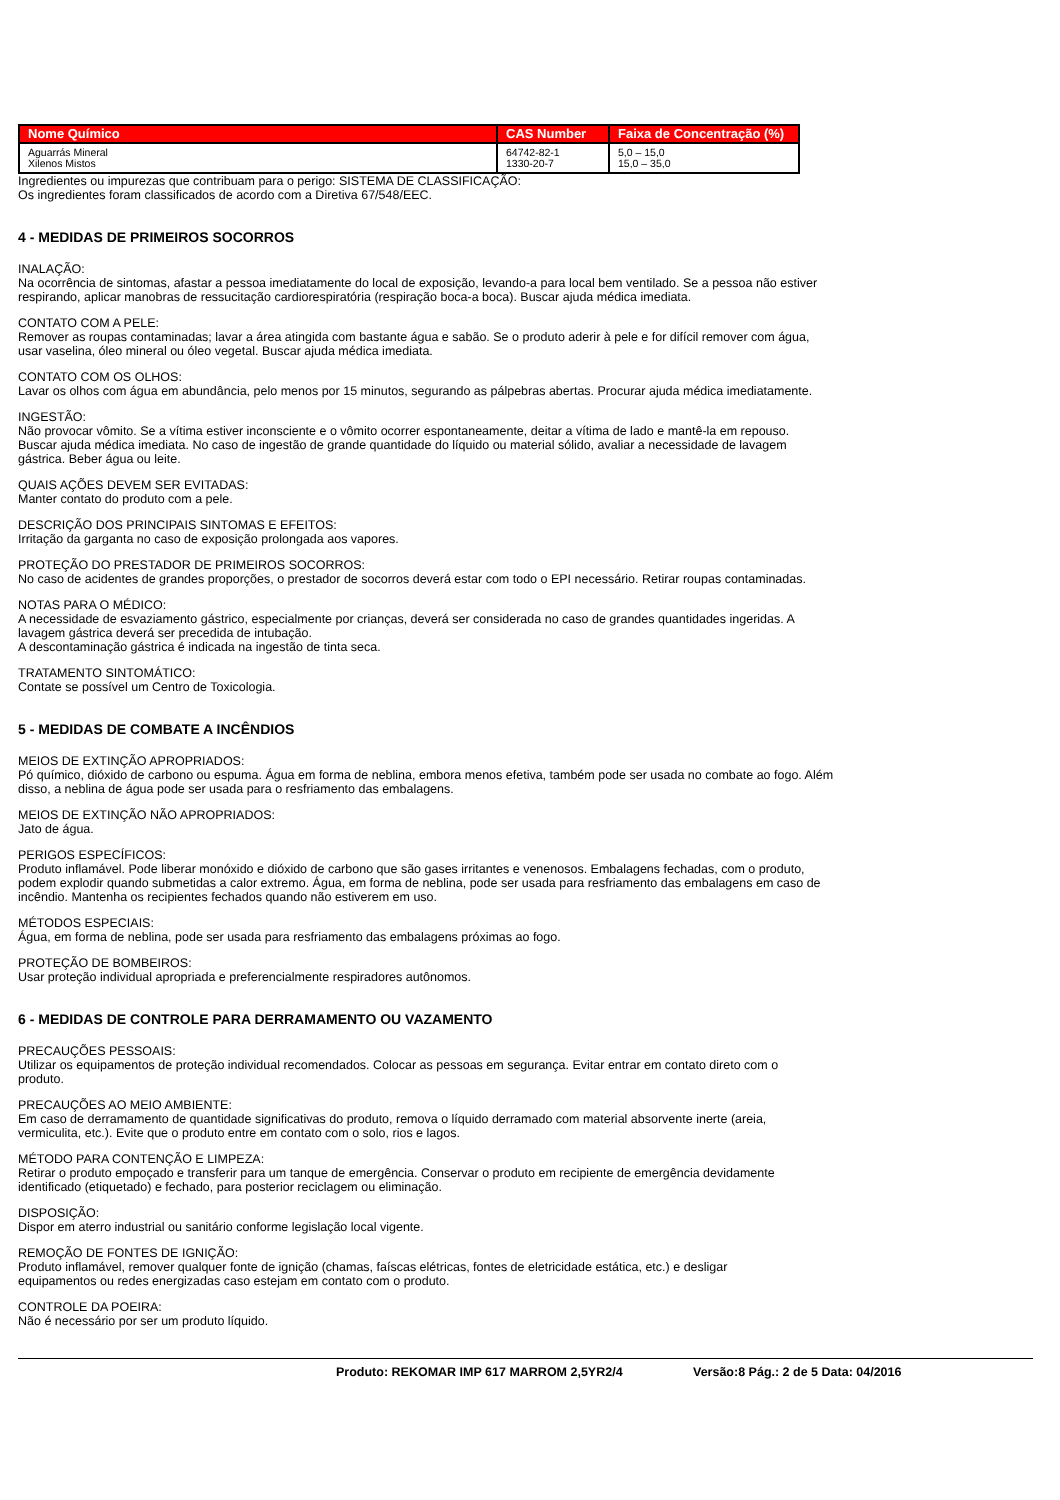| Nome Químico | CAS Number | Faixa de Concentração (%) |
| --- | --- | --- |
| Aguarrás Mineral Xilenos Mistos | 64742-82-1 1330-20-7 | 5,0 – 15,0 15,0 – 35,0 |
Ingredientes ou impurezas que contribuam para o perigo: SISTEMA DE CLASSIFICAÇÃO:
Os ingredientes foram classificados de acordo com a Diretiva 67/548/EEC.
4 - MEDIDAS DE PRIMEIROS SOCORROS
INALAÇÃO:
Na ocorrência de sintomas, afastar a pessoa imediatamente do local de exposição, levando-a para local bem ventilado. Se a pessoa não estiver
respirando, aplicar manobras de ressucitação cardiorespiratória (respiração boca-a boca). Buscar ajuda médica imediata.
CONTATO COM A PELE:
Remover as roupas contaminadas; lavar a área atingida com bastante água e sabão. Se o produto aderir à pele e for difícil remover com água,
usar vaselina, óleo mineral ou óleo vegetal. Buscar ajuda médica imediata.
CONTATO COM OS OLHOS:
Lavar os olhos com água em abundância, pelo menos por 15 minutos, segurando as pálpebras abertas. Procurar ajuda médica imediatamente.
INGESTÃO:
Não provocar vômito. Se a vítima estiver inconsciente e o vômito ocorrer espontaneamente, deitar a vítima de lado e mantê-la em repouso.
Buscar ajuda médica imediata. No caso de ingestão de grande quantidade do líquido ou material sólido, avaliar a necessidade de lavagem
gástrica. Beber água ou leite.
QUAIS AÇÕES DEVEM SER EVITADAS:
Manter contato do produto com a pele.
DESCRIÇÃO DOS PRINCIPAIS SINTOMAS E EFEITOS:
Irritação da garganta no caso de exposição prolongada aos vapores.
PROTEÇÃO DO PRESTADOR DE PRIMEIROS SOCORROS:
No caso de acidentes de grandes proporções, o prestador de socorros deverá estar com todo o EPI necessário. Retirar roupas contaminadas.
NOTAS PARA O MÉDICO:
A necessidade de esvaziamento gástrico, especialmente por crianças, deverá ser considerada no caso de grandes quantidades ingeridas. A
lavagem gástrica deverá ser precedida de intubação.
A descontaminação gástrica é indicada na ingestão de tinta seca.
TRATAMENTO SINTOMÁTICO:
Contate se possível um Centro de Toxicologia.
5 - MEDIDAS DE COMBATE A INCÊNDIOS
MEIOS DE EXTINÇÃO APROPRIADOS:
Pó químico, dióxido de carbono ou espuma. Água em forma de neblina, embora menos efetiva, também pode ser usada no combate ao fogo. Além
disso, a neblina de água pode ser usada para o resfriamento das embalagens.
MEIOS DE EXTINÇÃO NÃO APROPRIADOS:
Jato de água.
PERIGOS ESPECÍFICOS:
Produto inflamável. Pode liberar monóxido e dióxido de carbono que são gases irritantes e venenosos. Embalagens fechadas, com o produto,
podem explodir quando submetidas a calor extremo. Água, em forma de neblina, pode ser usada para resfriamento das embalagens em caso de
incêndio. Mantenha os recipientes fechados quando não estiverem em uso.
MÉTODOS ESPECIAIS:
Água, em forma de neblina, pode ser usada para resfriamento das embalagens próximas ao fogo.
PROTEÇÃO DE BOMBEIROS:
Usar proteção individual apropriada e preferencialmente respiradores autônomos.
6 - MEDIDAS DE CONTROLE PARA DERRAMAMENTO OU VAZAMENTO
PRECAUÇÕES PESSOAIS:
Utilizar os equipamentos de proteção individual recomendados. Colocar as pessoas em segurança. Evitar entrar em contato direto com o
produto.
PRECAUÇÕES AO MEIO AMBIENTE:
Em caso de derramamento de quantidade significativas do produto, remova o líquido derramado com material absorvente inerte (areia,
vermiculita, etc.). Evite que o produto entre em contato com o solo, rios e lagos.
MÉTODO PARA CONTENÇÃO E LIMPEZA:
Retirar o produto empoçado e transferir para um tanque de emergência. Conservar o produto em recipiente de emergência devidamente
identificado (etiquetado) e fechado, para posterior reciclagem ou eliminação.
DISPOSIÇÃO:
Dispor em aterro industrial ou sanitário conforme legislação local vigente.
REMOÇÃO DE FONTES DE IGNIÇÃO:
Produto inflamável, remover qualquer fonte de ignição (chamas, faíscas elétricas, fontes de eletricidade estática, etc.) e desligar
equipamentos ou redes energizadas caso estejam em contato com o produto.
CONTROLE DA POEIRA:
Não é necessário por ser um produto líquido.
Produto: REKOMAR IMP 617 MARROM 2,5YR2/4 Versão:8 Pág.: 2 de 5 Data: 04/2016